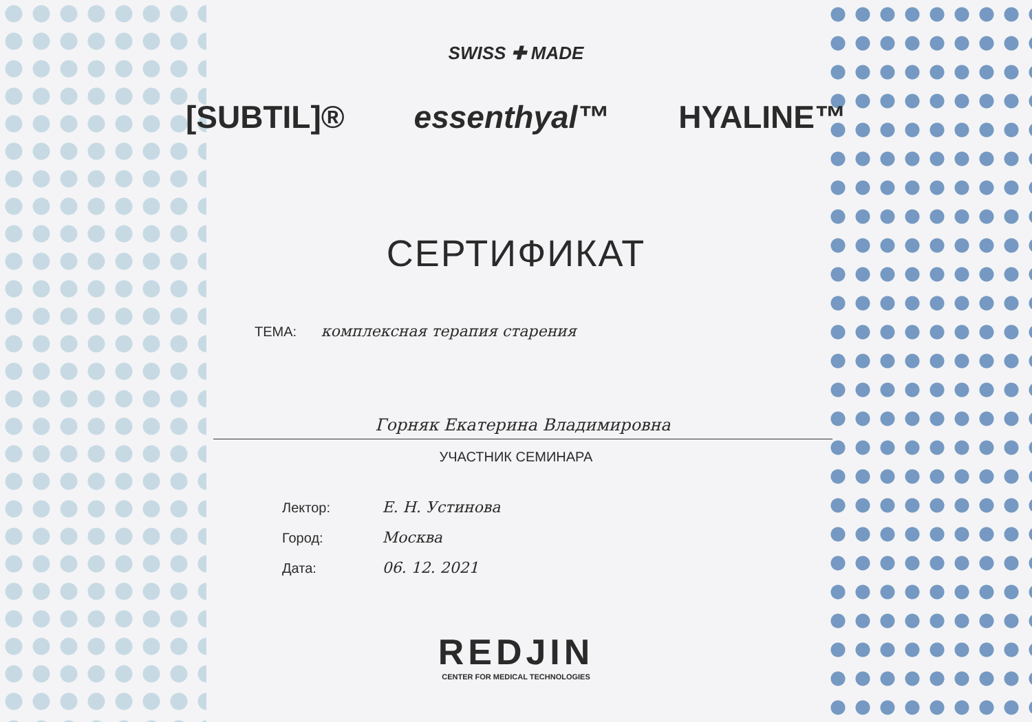SWISS ✚ MADE
[SUBTIL]® essenthyal™ HYALINE™
СЕРТИФИКАТ
ТЕМА: комплексная терапия старения
Горняк Екатерина Владимировна
УЧАСТНИК СЕМИНАРА
Лектор: Е. Н. Устинова
Город: Москва
Дата: 06. 12. 2021
REDJIN
CENTER FOR MEDICAL TECHNOLOGIES